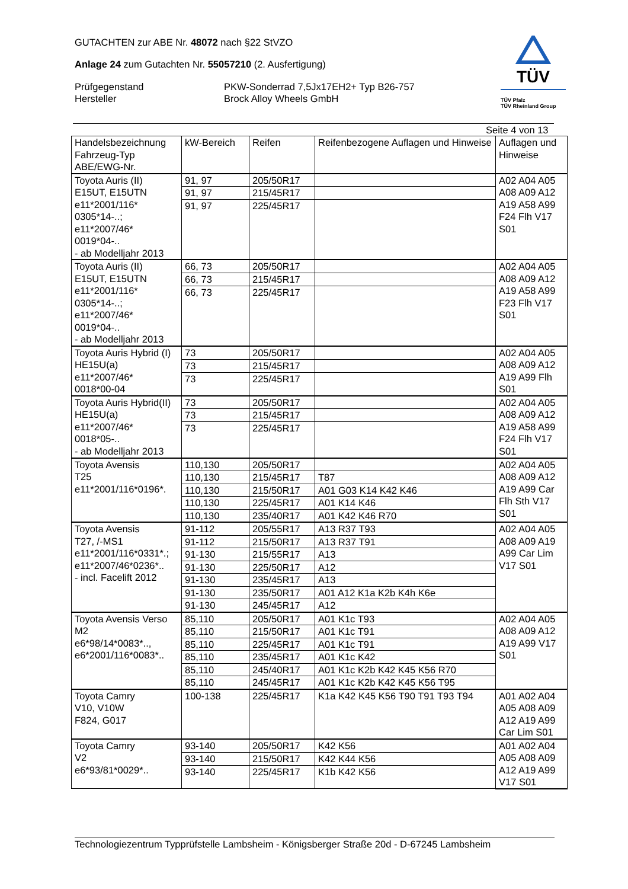GUTACHTEN zur ABE Nr. 48072 nach §22 StVZO
Anlage 24 zum Gutachten Nr. 55057210 (2. Ausfertigung)
Prüfgegenstand
Hersteller
PKW-Sonderrad 7,5Jx17EH2+ Typ B26-757
Brock Alloy Wheels GmbH
TÜV
TÜV Pfalz
TÜV Rheinland Group
Seite 4 von 13
| Handelsbezeichnung Fahrzeug-Typ ABE/EWG-Nr. | kW-Bereich | Reifen | Reifenbezogene Auflagen und Hinweise | Auflagen und Hinweise |
| --- | --- | --- | --- | --- |
| Toyota Auris (II) E15UT, E15UTN e11*2001/116* 0305*14-..; e11*2007/46* 0019*04-.. - ab Modelljahr 2013 | 91, 97 | 205/50R17 | | A02 A04 A05 A08 A09 A12 A19 A58 A99 F24 Flh V17 S01 |
| | 91, 97 | 215/45R17 | | |
| | 91, 97 | 225/45R17 | | |
| Toyota Auris (II) E15UT, E15UTN e11*2001/116* 0305*14-..; e11*2007/46* 0019*04-.. - ab Modelljahr 2013 | 66, 73 | 205/50R17 | | A02 A04 A05 A08 A09 A12 A19 A58 A99 F23 Flh V17 S01 |
| | 66, 73 | 215/45R17 | | |
| | 66, 73 | 225/45R17 | | |
| Toyota Auris Hybrid (I) HE15U(a) e11*2007/46* 0018*00-04 | 73 | 205/50R17 | | A02 A04 A05 A08 A09 A12 A19 A99 Flh S01 |
| | 73 | 215/45R17 | | |
| | 73 | 225/45R17 | | |
| Toyota Auris Hybrid(II) HE15U(a) e11*2007/46* 0018*05-.. - ab Modelljahr 2013 | 73 | 205/50R17 | | A02 A04 A05 A08 A09 A12 A19 A58 A99 F24 Flh V17 S01 |
| | 73 | 215/45R17 | | |
| | 73 | 225/45R17 | | |
| Toyota Avensis T25 e11*2001/116*0196*. | 110,130 | 205/50R17 | | A02 A04 A05 A08 A09 A12 A19 A99 Car Flh Sth V17 S01 |
| | 110,130 | 215/45R17 | T87 | |
| | 110,130 | 215/50R17 | A01 G03 K14 K42 K46 | |
| | 110,130 | 225/45R17 | A01 K14 K46 | |
| | 110,130 | 235/40R17 | A01 K42 K46 R70 | |
| Toyota Avensis T27, /-MS1 e11*2001/116*0331*.; e11*2007/46*0236*.. - incl. Facelift 2012 | 91-112 | 205/55R17 | A13 R37 T93 | A02 A04 A05 A08 A09 A19 A99 Car Lim V17 S01 |
| | 91-112 | 215/50R17 | A13 R37 T91 | |
| | 91-130 | 215/55R17 | A13 | |
| | 91-130 | 225/50R17 | A12 | |
| | 91-130 | 235/45R17 | A13 | |
| | 91-130 | 235/50R17 | A01 A12 K1a K2b K4h K6e | |
| | 91-130 | 245/45R17 | A12 | |
| Toyota Avensis Verso M2 e6*98/14*0083*.., e6*2001/116*0083*.. | 85,110 | 205/50R17 | A01 K1c T93 | A02 A04 A05 A08 A09 A12 A19 A99 V17 S01 |
| | 85,110 | 215/50R17 | A01 K1c T91 | |
| | 85,110 | 225/45R17 | A01 K1c T91 | |
| | 85,110 | 235/45R17 | A01 K1c K42 | |
| | 85,110 | 245/40R17 | A01 K1c K2b K42 K45 K56 R70 | |
| | 85,110 | 245/45R17 | A01 K1c K2b K42 K45 K56 T95 | |
| Toyota Camry V10, V10W F824, G017 | 100-138 | 225/45R17 | K1a K42 K45 K56 T90 T91 T93 T94 | A01 A02 A04 A05 A08 A09 A12 A19 A99 Car Lim S01 |
| Toyota Camry V2 e6*93/81*0029*.. | 93-140 | 205/50R17 | K42 K56 | A01 A02 A04 A05 A08 A09 A12 A19 A99 V17 S01 |
| | 93-140 | 215/50R17 | K42 K44 K56 | |
| | 93-140 | 225/45R17 | K1b K42 K56 | |
Technologiezentrum Typprüfstelle Lambsheim - Königsberger Straße 20d - D-67245 Lambsheim